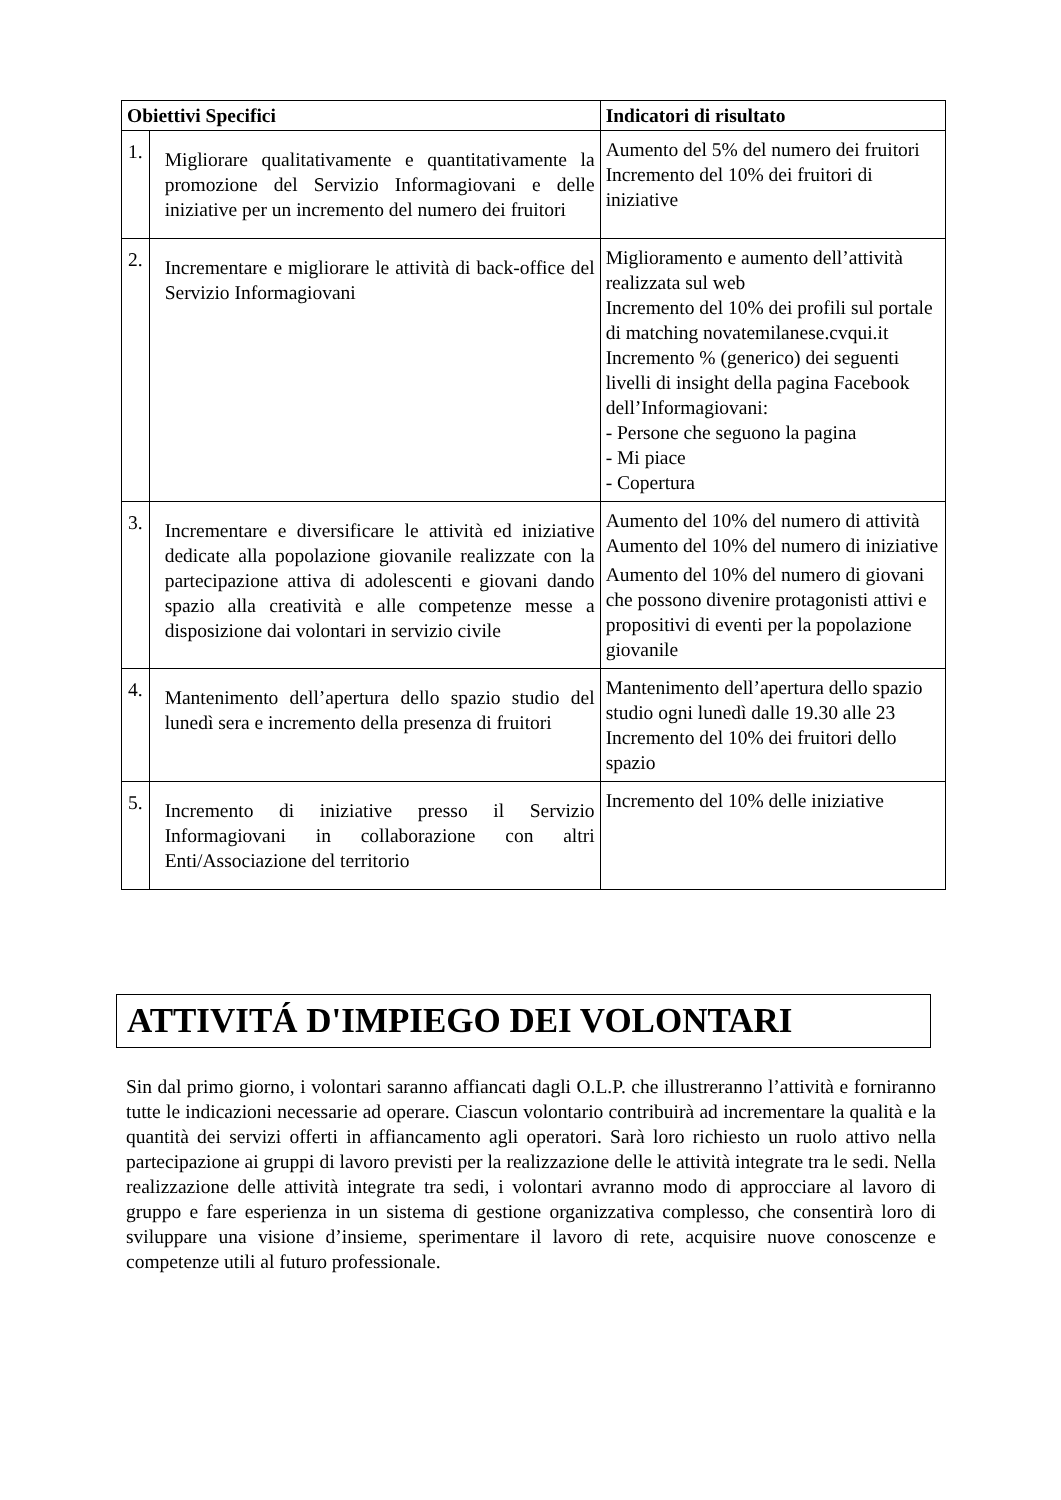| Obiettivi Specifici | | Indicatori di risultato |
| --- | --- | --- |
| 1. | Migliorare qualitativamente e quantitativamente la promozione del Servizio Informagiovani e delle iniziative per un incremento del numero dei fruitori | Aumento del 5% del numero dei fruitori Incremento del 10% dei fruitori di iniziative |
| 2. | Incrementare e migliorare le attività di back-office del Servizio Informagiovani | Miglioramento e aumento dell’attività realizzata sul web Incremento del 10% dei profili sul portale di matching novatemilanese.cvqui.it Incremento % (generico) dei seguenti livelli di insight della pagina Facebook dell’Informagiovani: - Persone che seguono la pagina - Mi piace - Copertura |
| 3. | Incrementare e diversificare le attività ed iniziative dedicate alla popolazione giovanile realizzate con la partecipazione attiva di adolescenti e giovani dando spazio alla creatività e alle competenze messe a disposizione dai volontari in servizio civile | Aumento del 10% del numero di attività Aumento del 10% del numero di iniziative Aumento del 10% del numero di giovani che possono divenire protagonisti attivi e propositivi di eventi per la popolazione giovanile |
| 4. | Mantenimento dell’apertura dello spazio studio del lunedì sera e incremento della presenza di fruitori | Mantenimento dell’apertura dello spazio studio ogni lunedì dalle 19.30 alle 23 Incremento del 10% dei fruitori dello spazio |
| 5. | Incremento di iniziative presso il Servizio Informagiovani in collaborazione con altri Enti/Associazione del territorio | Incremento del 10% delle iniziative |
ATTIVITÁ D'IMPIEGO DEI VOLONTARI
Sin dal primo giorno, i volontari saranno affiancati dagli O.L.P. che illustreranno l’attività e forniranno tutte le indicazioni necessarie ad operare. Ciascun volontario contribuirà ad incrementare la qualità e la quantità dei servizi offerti in affiancamento agli operatori. Sarà loro richiesto un ruolo attivo nella partecipazione ai gruppi di lavoro previsti per la realizzazione delle le attività integrate tra le sedi. Nella realizzazione delle attività integrate tra sedi, i volontari avranno modo di approcciare al lavoro di gruppo e fare esperienza in un sistema di gestione organizzativa complesso, che consentirà loro di sviluppare una visione d’insieme, sperimentare il lavoro di rete, acquisire nuove conoscenze e competenze utili al futuro professionale.